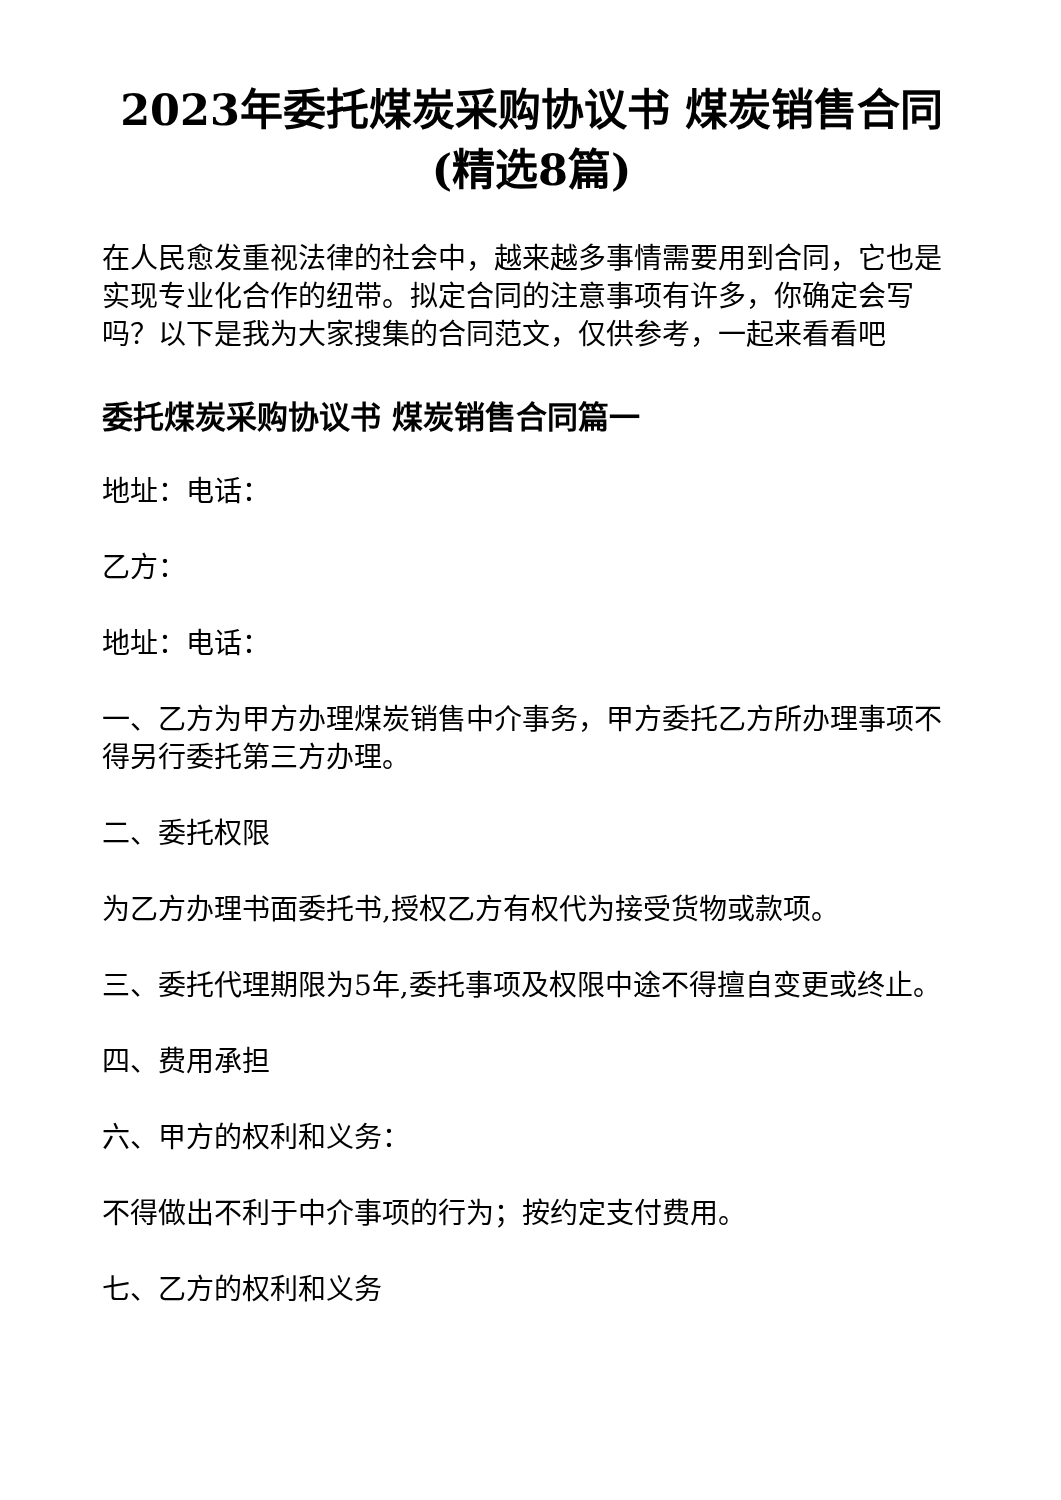2023年委托煤炭采购协议书 煤炭销售合同(精选8篇)
在人民愈发重视法律的社会中，越来越多事情需要用到合同，它也是实现专业化合作的纽带。拟定合同的注意事项有许多，你确定会写吗？以下是我为大家搜集的合同范文，仅供参考，一起来看看吧
委托煤炭采购协议书 煤炭销售合同篇一
地址：电话：
乙方：
地址：电话：
一、乙方为甲方办理煤炭销售中介事务，甲方委托乙方所办理事项不得另行委托第三方办理。
二、委托权限
为乙方办理书面委托书,授权乙方有权代为接受货物或款项。
三、委托代理期限为5年,委托事项及权限中途不得擅自变更或终止。
四、费用承担
六、甲方的权利和义务：
不得做出不利于中介事项的行为；按约定支付费用。
七、乙方的权利和义务